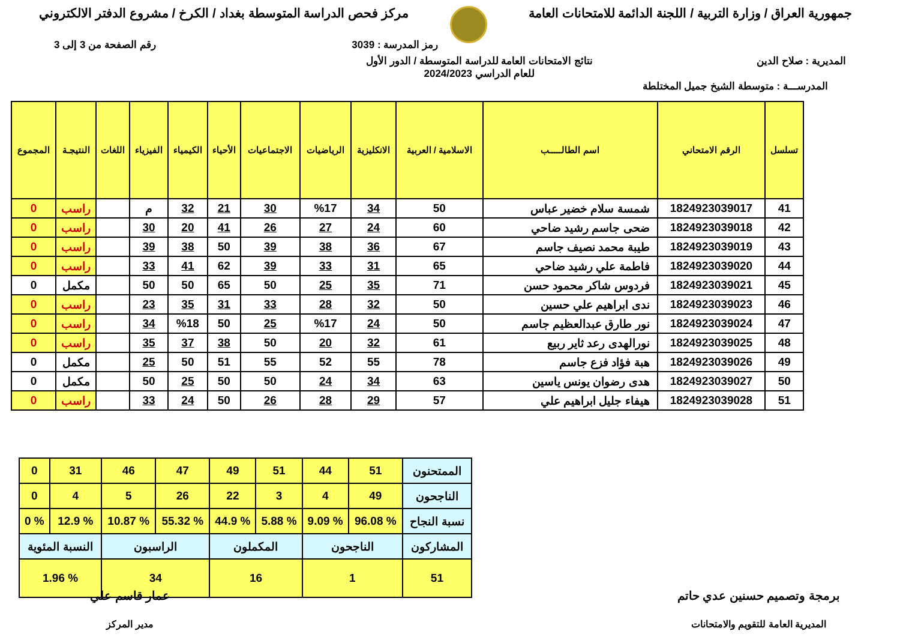جمهورية العراق / وزارة التربية / اللجنة الدائمة للامتحانات العامة
مركز فحص الدراسة المتوسطة بغداد / الكرخ / مشروع الدفتر الالكتروني
رمز المدرسة : 3039 رقم الصفحة من 3 إلى 3
المديرية : صلاح الدين نتائج الامتحانات العامة للدراسة المتوسطة / الدور الأول
للعام الدراسي 2024/2023
المدرســـة : متوسطة الشيخ جميل المختلطة
| تسلسل | الرقم الامتحاني | اسم الطالـــــب | الاسلامية / العربية | الانكليزية | الرياضيات | الاجتماعيات | الأحياء | الكيمياء | الفيزياء | اللغات | النتيجـة | المجموع |
| --- | --- | --- | --- | --- | --- | --- | --- | --- | --- | --- | --- | --- |
| 41 | 1824923039017 | شمسة سلام خضير عباس | 50 | 34 | %17 | 30 | 21 | 32 | م | | راسب | 0 |
| 42 | 1824923039018 | ضحى جاسم رشيد ضاحي | 60 | 24 | 27 | 26 | 41 | 20 | 30 | | راسب | 0 |
| 43 | 1824923039019 | طيبة محمد نصيف جاسم | 67 | 36 | 38 | 39 | 50 | 38 | 39 | | راسب | 0 |
| 44 | 1824923039020 | فاطمة علي رشيد ضاحي | 65 | 31 | 33 | 39 | 62 | 41 | 33 | | راسب | 0 |
| 45 | 1824923039021 | فردوس شاكر محمود حسن | 71 | 35 | 25 | 50 | 65 | 50 | 50 | | مكمل | 0 |
| 46 | 1824923039023 | ندى ابراهيم علي حسين | 50 | 32 | 28 | 33 | 31 | 35 | 23 | | راسب | 0 |
| 47 | 1824923039024 | نور طارق عبدالعظيم جاسم | 50 | 24 | %17 | 25 | 50 | %18 | 34 | | راسب | 0 |
| 48 | 1824923039025 | نورالهدى رعد ثاير ربيع | 61 | 32 | 20 | 50 | 38 | 37 | 35 | | راسب | 0 |
| 49 | 1824923039026 | هبة فؤاد فزع جاسم | 78 | 55 | 52 | 55 | 51 | 50 | 25 | | مكمل | 0 |
| 50 | 1824923039027 | هدى رضوان يونس ياسين | 63 | 34 | 24 | 50 | 50 | 25 | 50 | | مكمل | 0 |
| 51 | 1824923039028 | هيفاء جليل ابراهيم علي | 57 | 29 | 28 | 26 | 50 | 24 | 33 | | راسب | 0 |
| الممتحنون | 51 | 44 | 51 | 49 | 47 | 46 | 31 | 0 |
| الناجحون | 49 | 4 | 3 | 22 | 26 | 5 | 4 | 0 |
| نسبة النجاح | % 96.08 | % 9.09 | % 5.88 | % 44.9 | % 55.32 | % 10.87 | % 12.9 | % 0 |
| المشاركون | الناجحون | | المكملون | | الراسبون | | النسبة المئوية | |
| 51 | 1 | | 16 | | 34 | | % 1.96 | |
برمجة وتصميم حسنين عدي حاتم
المديرية العامة للتقويم والامتحانات
عمار قاسم علي
مدير المركز